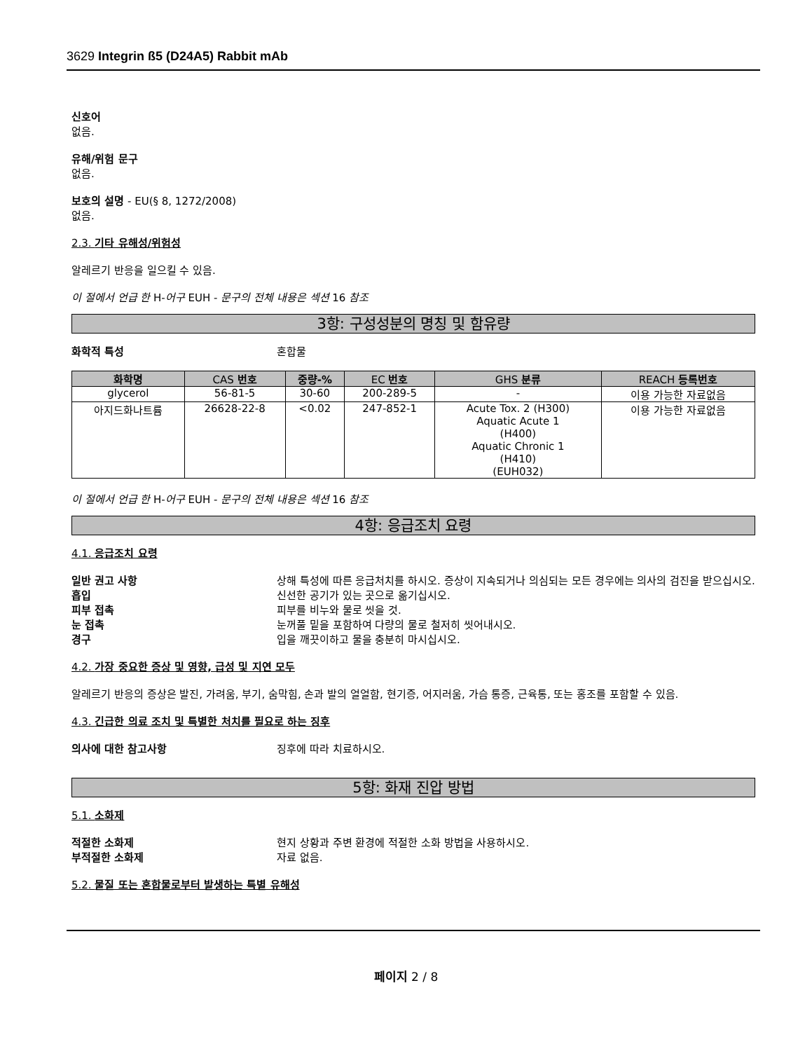3629 Integrin ß5 (D24A5) Rabbit mAb
신호어
없음.
유해/위험 문구
없음.
보호의 설명 - EU(§ 8, 1272/2008)
없음.
2.3. 기타 유해성/위험성
알레르기 반응을 일으킬 수 있음.
이 절에서 언급 한 H-어구 EUH - 문구의 전체 내용은 섹션 16 참조
3항: 구성성분의 명칭 및 함유량
화학적 특성 혼합물
| 화학명 | CAS 번호 | 중량-% | EC 번호 | GHS 분류 | REACH 등록번호 |
| --- | --- | --- | --- | --- | --- |
| glycerol | 56-81-5 | 30-60 | 200-289-5 | - | 이용 가능한 자료없음 |
| 아지드화나트륨 | 26628-22-8 | <0.02 | 247-852-1 | Acute Tox. 2 (H300) Aquatic Acute 1 (H400) Aquatic Chronic 1 (H410) (EUH032) | 이용 가능한 자료없음 |
이 절에서 언급 한 H-어구 EUH - 문구의 전체 내용은 섹션 16 참조
4항: 응급조치 요령
4.1. 응급조치 요령
일반 권고 사항 상해 특성에 따른 응급처치를 하시오. 증상이 지속되거나 의심되는 모든 경우에는 의사의 검진을 받으십시오.
흡입 신선한 공기가 있는 곳으로 옮기십시오.
피부 접촉 피부를 비누와 물로 씻을 것.
눈 접촉 눈꺼풀 밑을 포함하여 다량의 물로 철저히 씻어내시오.
경구 입을 깨끗이하고 물을 충분히 마시십시오.
4.2. 가장 중요한 증상 및 영향, 급성 및 지연 모두
알레르기 반응의 증상은 발진, 가려움, 부기, 숨막힘, 손과 발의 얼얼함, 현기증, 어지러움, 가슴 통증, 근육통, 또는 홍조를 포함할 수 있음.
4.3. 긴급한 의료 조치 및 특별한 처치를 필요로 하는 징후
의사에 대한 참고사항 징후에 따라 치료하시오.
5항: 화재 진압 방법
5.1. 소화제
적절한 소화제 현지 상황과 주변 환경에 적절한 소화 방법을 사용하시오.
부적절한 소화제 자료 없음.
5.2. 물질 또는 혼합물로부터 발생하는 특별 유해성
페이지 2 / 8